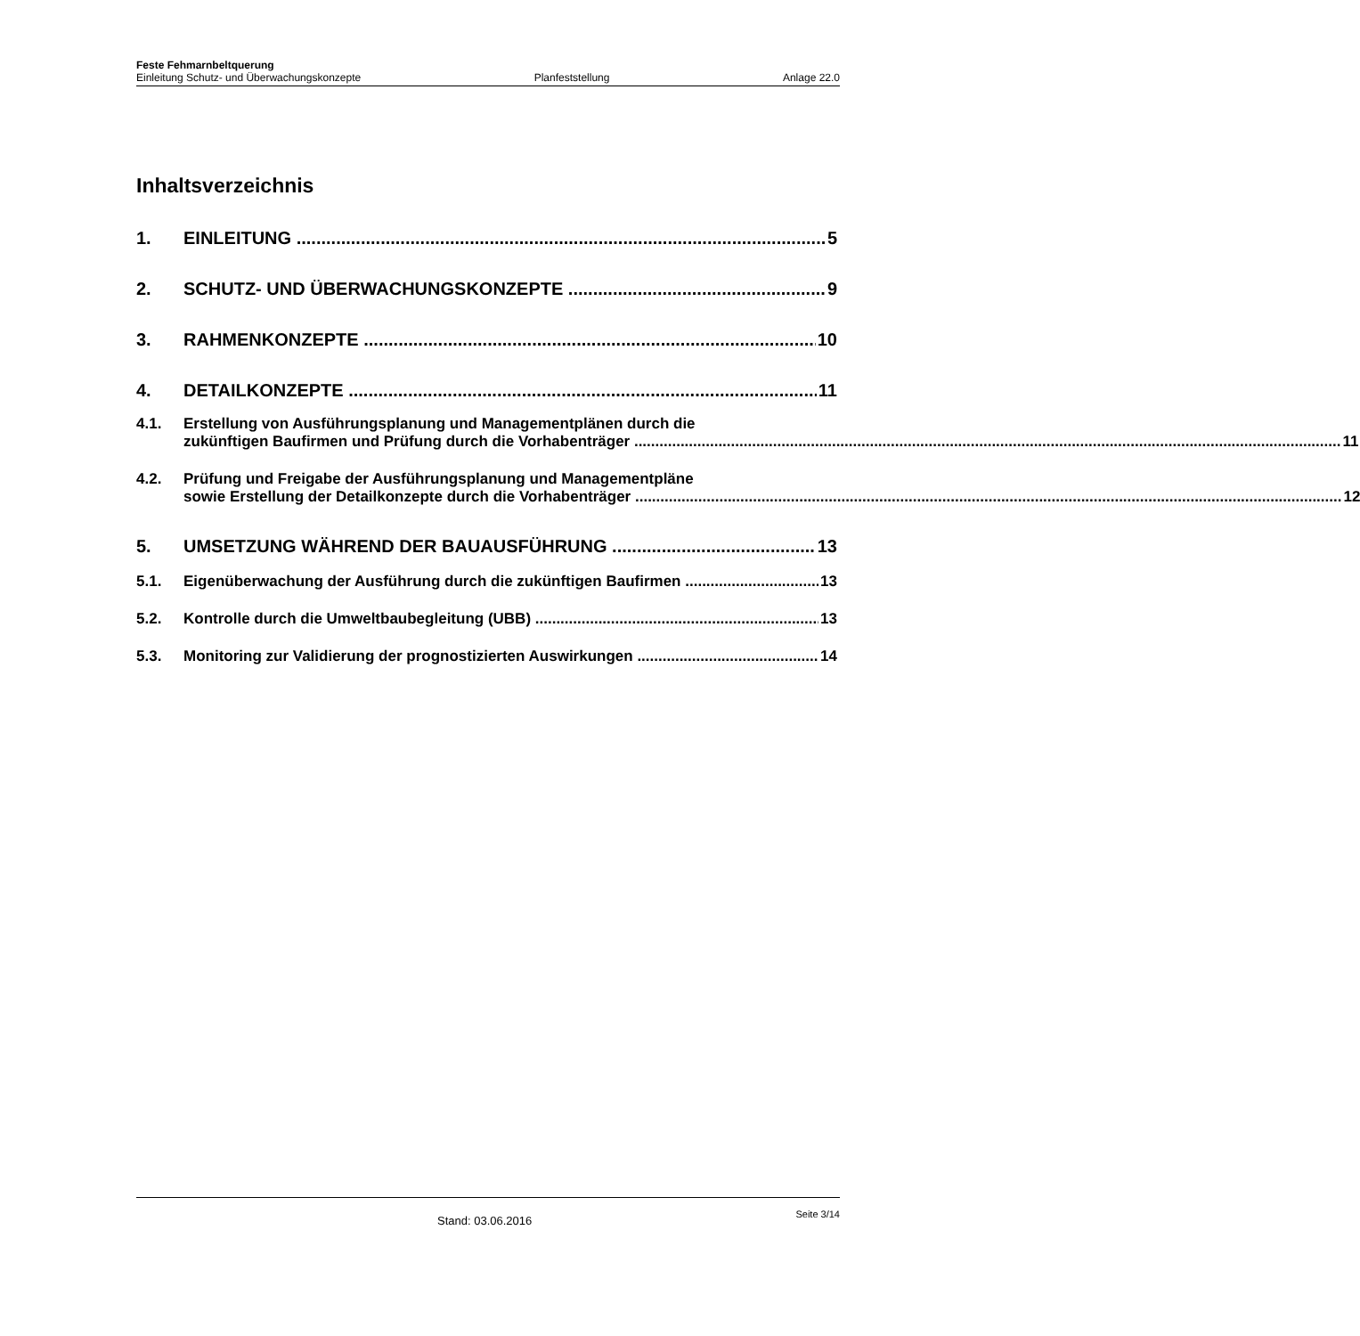Feste Fehmarnbeltquerung
Einleitung Schutz- und Überwachungskonzepte Planfeststellung Anlage 22.0
Inhaltsverzeichnis
1. EINLEITUNG 5
2. SCHUTZ- UND ÜBERWACHUNGSKONZEPTE 9
3. RAHMENKONZEPTE 10
4. DETAILKONZEPTE 11
4.1. Erstellung von Ausführungsplanung und Managementplänen durch die
zukünftigen Baufirmen und Prüfung durch die Vorhabenträger 11
4.2. Prüfung und Freigabe der Ausführungsplanung und Managementpläne
sowie Erstellung der Detailkonzepte durch die Vorhabenträger 12
5. UMSETZUNG WÄHREND DER BAUAUSFÜHRUNG 13
5.1. Eigenüberwachung der Ausführung durch die zukünftigen Baufirmen 13
5.2. Kontrolle durch die Umweltbaubegleitung (UBB) 13
5.3. Monitoring zur Validierung der prognostizierten Auswirkungen 14
Stand: 03.06.2016 Seite 3/14